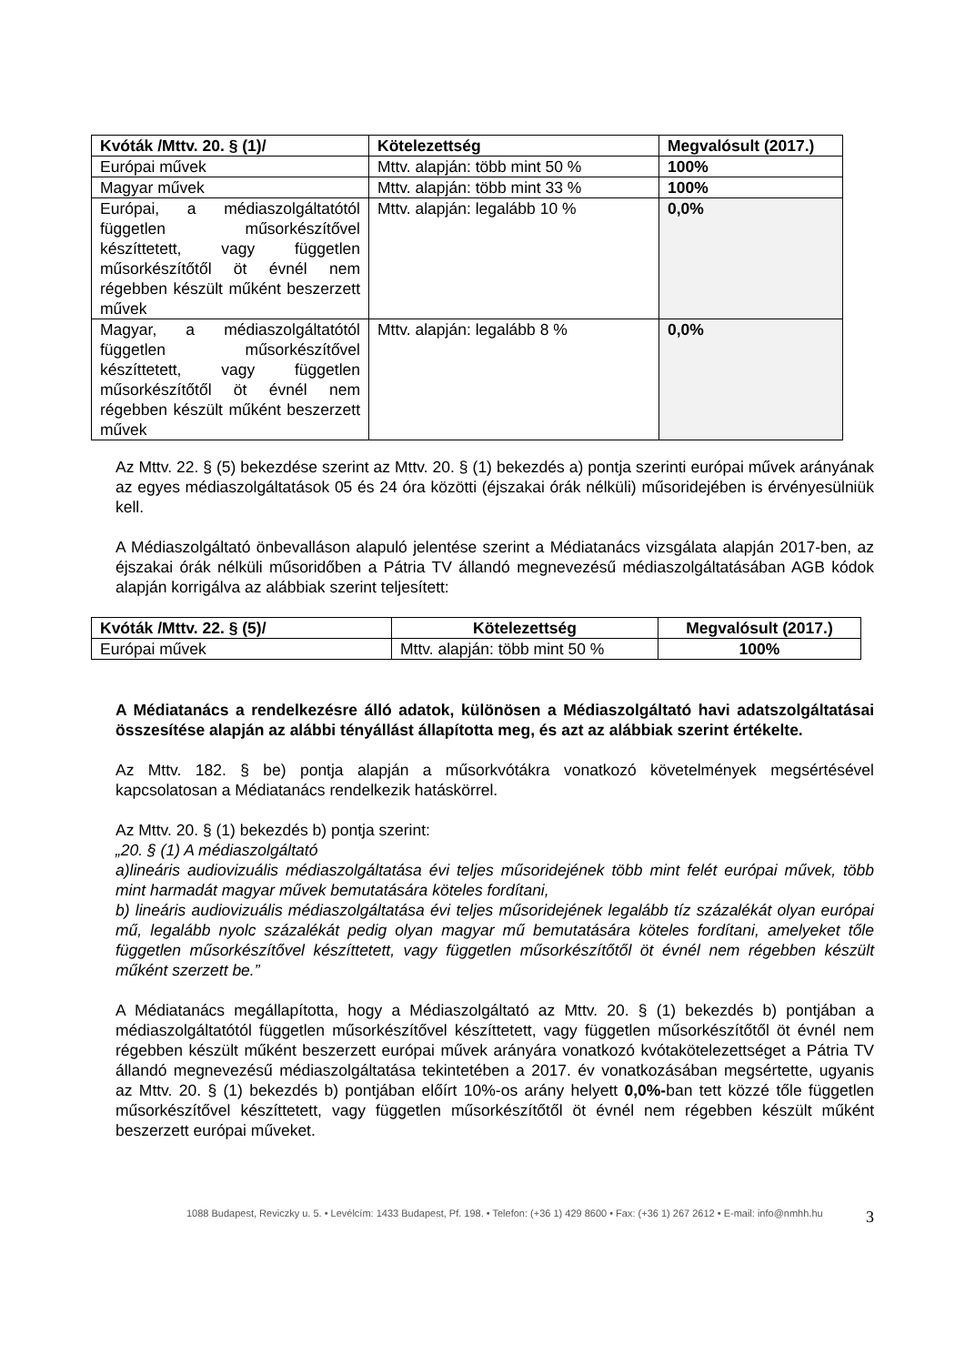| Kvóták /Mttv. 20. § (1)/ | Kötelezettség | Megvalósult (2017.) |
| --- | --- | --- |
| Európai művek | Mttv. alapján: több mint 50 % | 100% |
| Magyar művek | Mttv. alapján: több mint 33 % | 100% |
| Európai, a médiaszolgáltatótól független műsorkészítővel készíttetett, vagy független műsorkészítőtől öt évnél nem régebben készült műként beszerzett művek | Mttv. alapján: legalább 10 % | 0,0% |
| Magyar, a médiaszolgáltatótól független műsorkészítővel készíttetett, vagy független műsorkészítőtől öt évnél nem régebben készült műként beszerzett művek | Mttv. alapján: legalább 8 % | 0,0% |
Az Mttv. 22. § (5) bekezdése szerint az Mttv. 20. § (1) bekezdés a) pontja szerinti európai művek arányának az egyes médiaszolgáltatások 05 és 24 óra közötti (éjszakai órák nélküli) műsoridejében is érvényesülniük kell.
A Médiaszolgáltató önbevalláson alapuló jelentése szerint a Médiatanács vizsgálata alapján 2017-ben, az éjszakai órák nélküli műsoridőben a Pátria TV állandó megnevezésű médiaszolgáltatásában AGB kódok alapján korrigálva az alábbiak szerint teljesített:
| Kvóták /Mttv. 22. § (5)/ | Kötelezettség | Megvalósult (2017.) |
| --- | --- | --- |
| Európai művek | Mttv. alapján: több mint 50 % | 100% |
A Médiatanács a rendelkezésre álló adatok, különösen a Médiaszolgáltató havi adatszolgáltatásai összesítése alapján az alábbi tényállást állapította meg, és azt az alábbiak szerint értékelte.
Az Mttv. 182. § be) pontja alapján a műsorkvótákra vonatkozó követelmények megsértésével kapcsolatosan a Médiatanács rendelkezik hatáskörrel.
Az Mttv. 20. § (1) bekezdés b) pontja szerint:
„20. § (1) A médiaszolgáltató
a)lineáris audiovizuális médiaszolgáltatása évi teljes műsoridejének több mint felét európai művek, több mint harmadát magyar művek bemutatására köteles fordítani,
b) lineáris audiovizuális médiaszolgáltatása évi teljes műsoridejének legalább tíz százalékát olyan európai mű, legalább nyolc százalékát pedig olyan magyar mű bemutatására köteles fordítani, amelyeket tőle független műsorkészítővel készíttetett, vagy független műsorkészítőtől öt évnél nem régebben készült műként szerzett be.”
A Médiatanács megállapította, hogy a Médiaszolgáltató az Mttv. 20. § (1) bekezdés b) pontjában a médiaszolgáltatótól független műsorkészítővel készíttetett, vagy független műsorkészítőtől öt évnél nem régebben készült műként beszerzett európai művek arányára vonatkozó kvótakötelezettséget a Pátria TV állandó megnevezésű médiaszolgáltatása tekintetében a 2017. év vonatkozásában megsértette, ugyanis az Mttv. 20. § (1) bekezdés b) pontjában előírt 10%-os arány helyett 0,0%-ban tett közzé tőle független műsorkészítővel készíttetett, vagy független műsorkészítőtől öt évnél nem régebben készült műként beszerzett európai műveket.
1088 Budapest, Reviczky u. 5. • Levélcím: 1433 Budapest, Pf. 198. • Telefon: (+36 1) 429 8600 • Fax: (+36 1) 267 2612 • E-mail: info@nmhh.hu 3